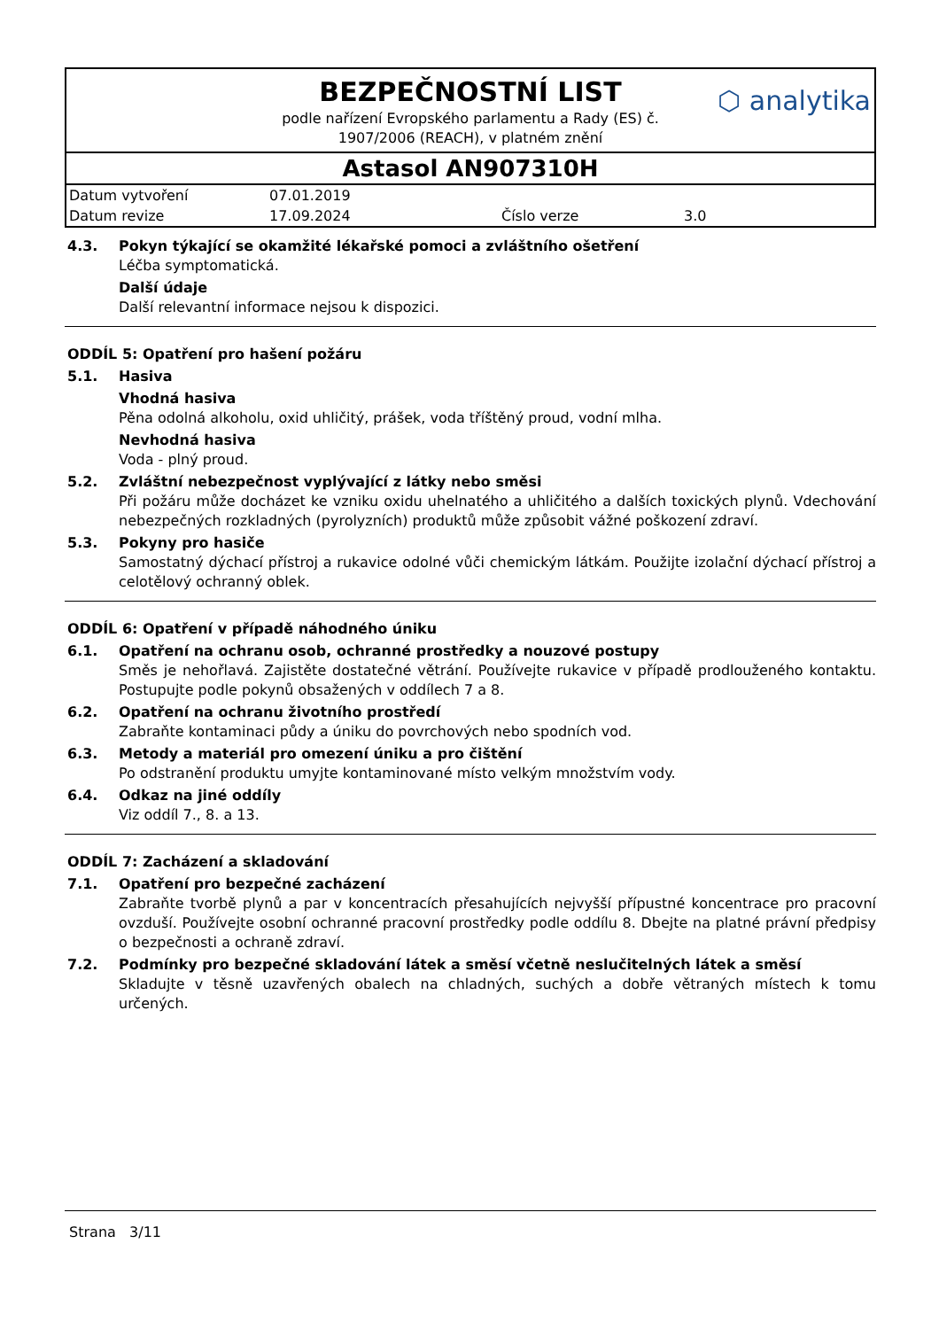BEZPEČNOSTNÍ LIST
podle nařízení Evropského parlamentu a Rady (ES) č.
1907/2006 (REACH), v platném znění
⬡ analytika
Astasol AN907310H
| Datum vytvoření | 07.01.2019 | | |
| Datum revize | 17.09.2024 | Číslo verze | 3.0 |
4.3. Pokyn týkající se okamžité lékařské pomoci a zvláštního ošetření
Léčba symptomatická.
Další údaje
Další relevantní informace nejsou k dispozici.
ODDÍL 5: Opatření pro hašení požáru
5.1. Hasiva
Vhodná hasiva
Pěna odolná alkoholu, oxid uhličitý, prášek, voda tříštěný proud, vodní mlha.
Nevhodná hasiva
Voda - plný proud.
5.2. Zvláštní nebezpečnost vyplývající z látky nebo směsi
Při požáru může docházet ke vzniku oxidu uhelnatého a uhličitého a dalších toxických plynů. Vdechování nebezpečných rozkladných (pyrolyzních) produktů může způsobit vážné poškození zdraví.
5.3. Pokyny pro hasiče
Samostatný dýchací přístroj a rukavice odolné vůči chemickým látkám. Použijte izolační dýchací přístroj a celotělový ochranný oblek.
ODDÍL 6: Opatření v případě náhodného úniku
6.1. Opatření na ochranu osob, ochranné prostředky a nouzové postupy
Směs je nehořlavá. Zajistěte dostatečné větrání. Používejte rukavice v případě prodlouženého kontaktu. Postupujte podle pokynů obsažených v oddílech 7 a 8.
6.2. Opatření na ochranu životního prostředí
Zabraňte kontaminaci půdy a úniku do povrchových nebo spodních vod.
6.3. Metody a materiál pro omezení úniku a pro čištění
Po odstranění produktu umyjte kontaminované místo velkým množstvím vody.
6.4. Odkaz na jiné oddíly
Viz oddíl 7., 8. a 13.
ODDÍL 7: Zacházení a skladování
7.1. Opatření pro bezpečné zacházení
Zabraňte tvorbě plynů a par v koncentracích přesahujících nejvyšší přípustné koncentrace pro pracovní ovzduší. Používejte osobní ochranné pracovní prostředky podle oddílu 8. Dbejte na platné právní předpisy o bezpečnosti a ochraně zdraví.
7.2. Podmínky pro bezpečné skladování látek a směsí včetně neslučitelných látek a směsí
Skladujte v těsně uzavřených obalech na chladných, suchých a dobře větraných místech k tomu určených.
Strana 3/11